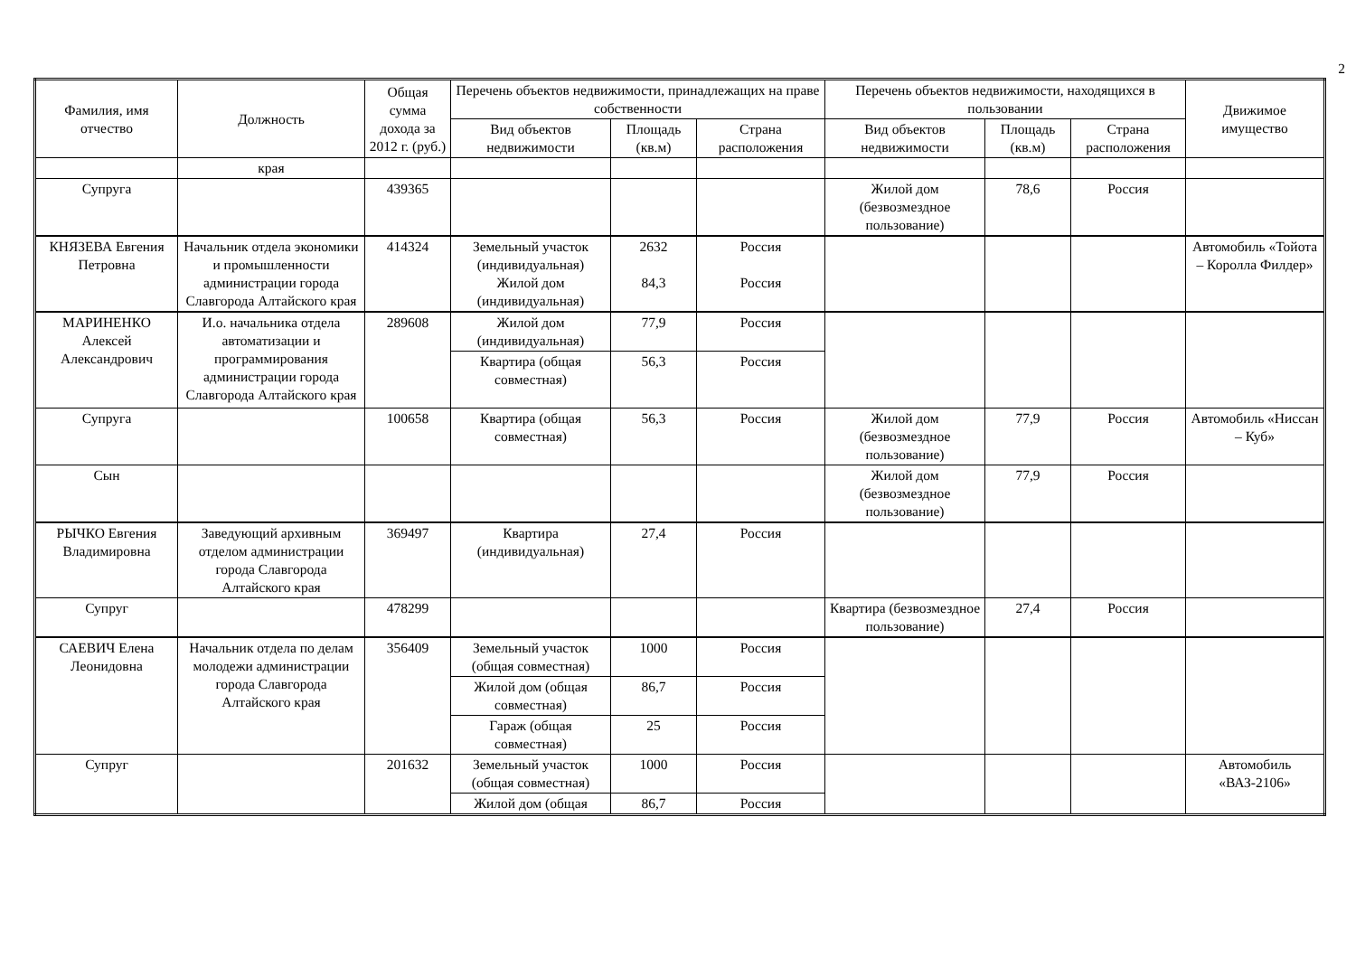2
| Фамилия, имя отчество | Должность | Общая сумма дохода за 2012 г. (руб.) | Перечень объектов недвижимости, принадлежащих на праве собственности | | | Перечень объектов недвижимости, находящихся в пользовании | | | Движимое имущество |
| --- | --- | --- | --- | --- | --- | --- | --- | --- | --- |
| | | | Вид объектов недвижимости | Площадь (кв.м) | Страна расположения | Вид объектов недвижимости | Площадь (кв.м) | Страна расположения | |
| | края | | | | | | | | |
| Супруга | | 439365 | | | | Жилой дом (безвозмездное пользование) | 78,6 | Россия | |
| КНЯЗЕВА Евгения Петровна | Начальник отдела экономики и промышленности администрации города Славгорода Алтайского края | 414324 | Земельный участок (индивидуальная) Жилой дом (индивидуальная) | 2632 84,3 | Россия Россия | | | | Автомобиль «Тойота – Королла Филдер» |
| МАРИНЕНКО Алексей Александрович | И.о. начальника отдела автоматизации и программирования администрации города Славгорода Алтайского края | 289608 | Жилой дом (индивидуальная) | 77,9 | Россия | | | | |
| | | | Квартира (общая совместная) | 56,3 | Россия | | | | |
| Супруга | | 100658 | Квартира (общая совместная) | 56,3 | Россия | Жилой дом (безвозмездное пользование) | 77,9 | Россия | Автомобиль «Ниссан – Куб» |
| Сын | | | | | | Жилой дом (безвозмездное пользование) | 77,9 | Россия | |
| РЫЧКО Евгения Владимировна | Заведующий архивным отделом администрации города Славгорода Алтайского края | 369497 | Квартира (индивидуальная) | 27,4 | Россия | | | | |
| Супруг | | 478299 | | | | Квартира (безвозмездное пользование) | 27,4 | Россия | |
| САЕВИЧ Елена Леонидовна | Начальник отдела по делам молодежи администрации города Славгорода Алтайского края | 356409 | Земельный участок (общая совместная) | 1000 | Россия | | | | |
| | | | Жилой дом (общая совместная) | 86,7 | Россия | | | | |
| | | | Гараж (общая совместная) | 25 | Россия | | | | |
| Супруг | | 201632 | Земельный участок (общая совместная) | 1000 | Россия | | | | Автомобиль «ВАЗ-2106» |
| | | | Жилой дом (общая | 86,7 | Россия | | | | |